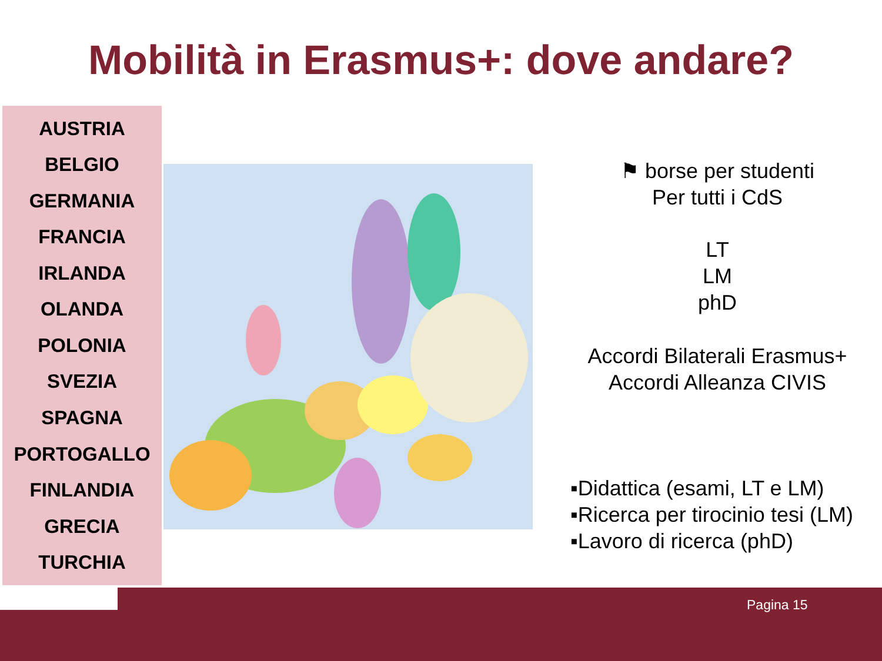Mobilità in Erasmus+: dove andare?
AUSTRIA
BELGIO
GERMANIA
FRANCIA
IRLANDA
OLANDA
POLONIA
SVEZIA
SPAGNA
PORTOGALLO
FINLANDIA
GRECIA
TURCHIA
⚑ borse per studenti
Per tutti i CdS
LT
LM
phD
Accordi Bilaterali Erasmus+
Accordi Alleanza CIVIS
▪Didattica (esami, LT e LM)
▪Ricerca per tirocinio tesi (LM)
▪Lavoro di ricerca (phD)
Pagina 15